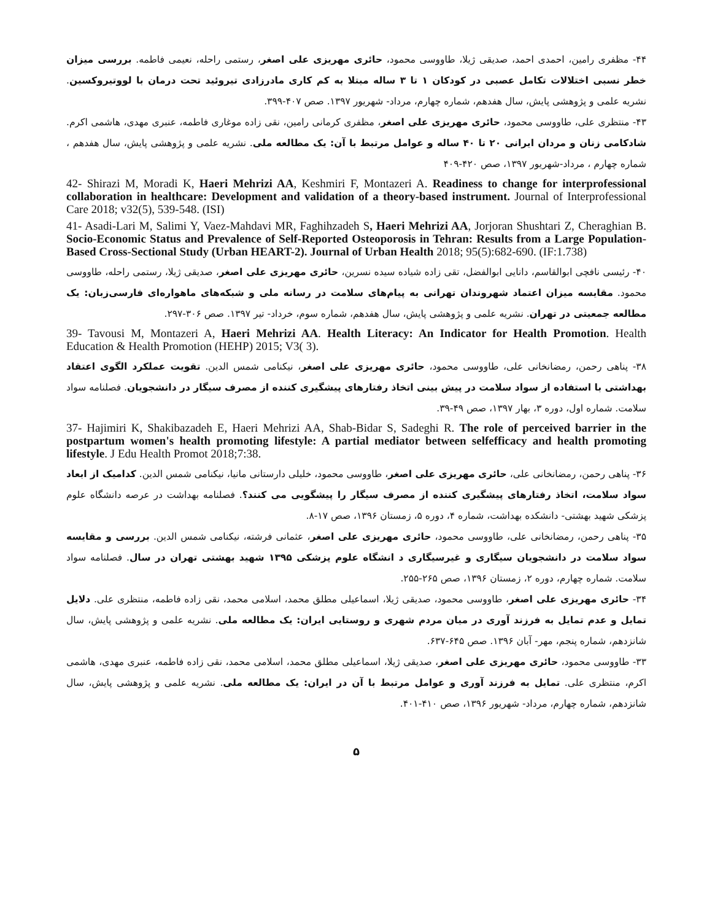۴۴- مظفری رامین، احمدی احمد، صدیقی ژیلا، طاووسی محمود، حائری مهریزی علی اصغر، رستمی راحله، نعیمی فاطمه. بررسی میزان خطر نسبی اختلالات تکامل عصبی در کودکان ۱ تا ۳ ساله مبتلا به کم کاری مادرزادی تیروئید تحت درمان با لووتیروکسین. نشریه علمی و پژوهشی پایش، سال هفدهم، شماره چهارم، مرداد- شهریور ۱۳۹۷. صص ۴۰۷-۳۹۹.
۴۳- منتظری علی، طاووسی محمود، حائری مهریزی علی اصغر، مظفری کرمانی رامین، نقی زاده موغاری فاطمه، عنبری مهدی، هاشمی اکرم. شادکامی زنان و مردان ایرانی ۲۰ تا ۴۰ ساله و عوامل مرتبط با آن: یک مطالعه ملی. نشریه علمی و پژوهشی پایش، سال هفدهم ، شماره چهارم ، مرداد-شهریور ۱۳۹۷، صص ۴۲۰-۴۰۹
42- Shirazi M, Moradi K, Haeri Mehrizi AA, Keshmiri F, Montazeri A. Readiness to change for interprofessional collaboration in healthcare: Development and validation of a theory-based instrument. Journal of Interprofessional Care 2018; v32(5), 539-548. (ISI)
41- Asadi-Lari M, Salimi Y, Vaez-Mahdavi MR, Faghihzadeh S, Haeri Mehrizi AA, Jorjoran Shushtari Z, Cheraghian B. Socio-Economic Status and Prevalence of Self-Reported Osteoporosis in Tehran: Results from a Large Population-Based Cross-Sectional Study (Urban HEART-2). Journal of Urban Health 2018; 95(5):682-690. (IF:1.738)
۴۰- رئیسی نافچی ابوالقاسم، دانایی ابوالفضل، تقی زاده شیاده سیده نسرین، حائری مهریزی علی اصغر، صدیقی ژیلا، رستمی راحله، طاووسی محمود. مقایسه میزان اعتماد شهروندان تهرانی به پیام‌های سلامت در رسانه ملی و شبکه‌های ماهواره‌ای فارسی‌زبان: یک مطالعه جمعیتی در تهران. نشریه علمی و پژوهشی پایش، سال هفدهم، شماره سوم، خرداد- تیر ۱۳۹۷. صص ۳۰۶-۲۹۷.
39- Tavousi M, Montazeri A, Haeri Mehrizi AA. Health Literacy: An Indicator for Health Promotion. Health Education & Health Promotion (HEHP) 2015; V3( 3).
۳۸- پناهی رحمن، رمضانخانی علی، طاووسی محمود، حائری مهریزی علی اصغر، نیکنامی شمس الدین. تقویت عملکرد الگوی اعتقاد بهداشتی با استفاده از سواد سلامت در پیش بینی اتخاذ رفتارهای پیشگیری کننده از مصرف سیگار در دانشجویان. فصلنامه سواد سلامت. شماره اول، دوره ۳، بهار ۱۳۹۷، صص ۴۹-۳۹.
37- Hajimiri K, Shakibazadeh E, Haeri Mehrizi AA, Shab-Bidar S, Sadeghi R. The role of perceived barrier in the postpartum women's health promoting lifestyle: A partial mediator between selfefficacy and health promoting lifestyle. J Edu Health Promot 2018;7:38.
۳۶- پناهی رحمن، رمضانخانی علی، حائری مهریزی علی اصغر، طاووسی محمود، خلیلی دارستانی مانیا، نیکنامی شمس الدین. کدامیک از ابعاد سواد سلامت، اتخاذ رفتارهای پیشگیری کننده از مصرف سیگار را پیشگویی می کنند؟. فصلنامه بهداشت در عرصه دانشگاه علوم پزشکی شهید بهشتی- دانشکده بهداشت، شماره ۴، دوره ۵، زمستان ۱۳۹۶، صص ۱۷-۸.
۳۵- پناهی رحمن، رمضانخانی علی، طاووسی محمود، حائری مهریزی علی اصغر، عثمانی فرشته، نیکنامی شمس الدین. بررسی و مقایسه سواد سلامت در دانشجویان سیگاری و غیرسیگاری د انشگاه علوم پزشکی ۱۳۹۵ شهید بهشتی تهران در سال. فصلنامه سواد سلامت. شماره چهارم، دوره ۲، زمستان ۱۳۹۶، صص ۲۶۵-۲۵۵.
۳۴- حائری مهریزی علی اصغر، طاووسی محمود، صدیقی ژیلا، اسماعیلی مطلق محمد، اسلامی محمد، نقی زاده فاطمه، منتظری علی. دلایل تمایل و عدم تمایل به فرزند آوری در میان مردم شهری و روستایی ایران: یک مطالعه ملی. نشریه علمی و پژوهشی پایش، سال شانزدهم، شماره پنجم، مهر- آبان ۱۳۹۶. صص ۶۴۵-۶۳۷.
۳۳- طاووسی محمود، حائری مهریزی علی اصغر، صدیقی ژیلا، اسماعیلی مطلق محمد، اسلامی محمد، نقی زاده فاطمه، عنبری مهدی، هاشمی اکرم، منتظری علی. تمایل به فرزند آوری و عوامل مرتبط با آن در ایران: یک مطالعه ملی. نشریه علمی و پژوهشی پایش، سال شانزدهم، شماره چهارم، مرداد- شهریور ۱۳۹۶، صص ۴۱۰-۴۰۱.
۵